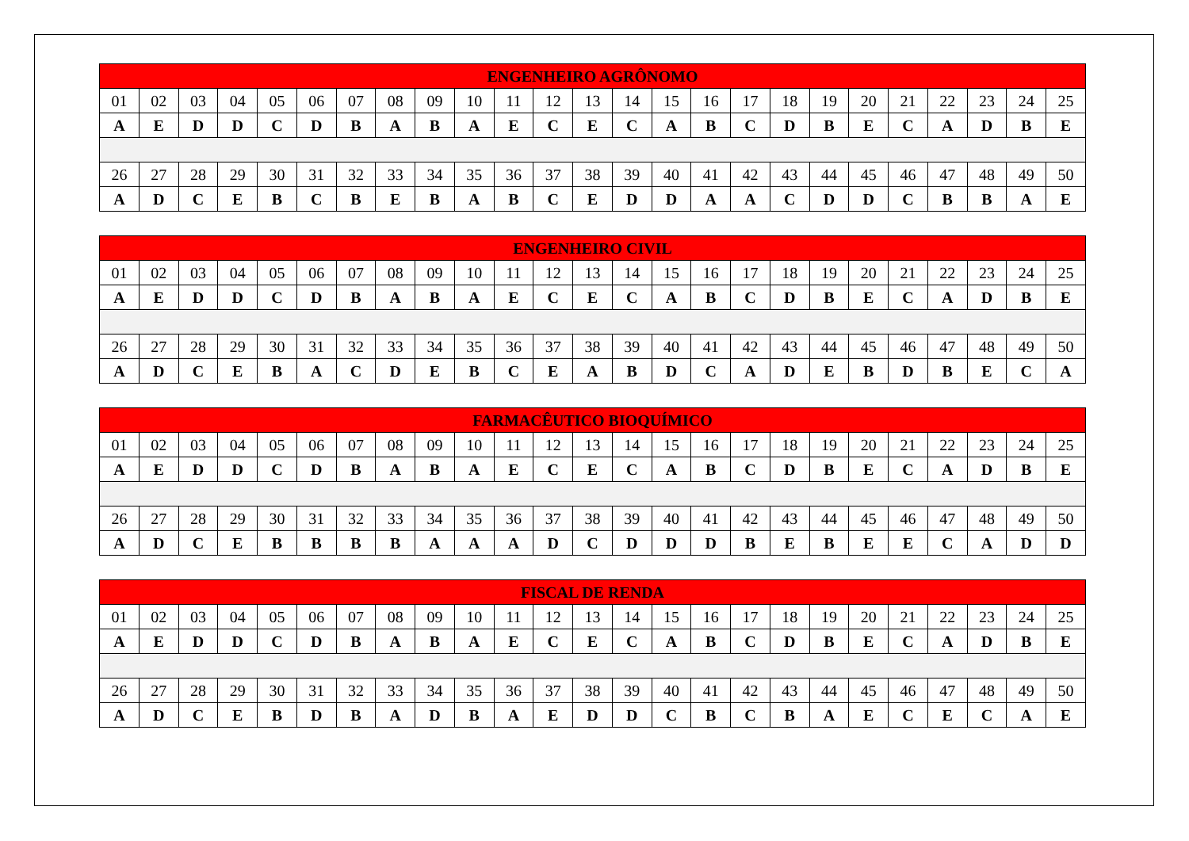| ENGENHEIRO AGRÔNOMO | | | | | | | | | | | | | | | | | | | | | | | | |
| --- | --- | --- | --- | --- | --- | --- | --- | --- | --- | --- | --- | --- | --- | --- | --- | --- | --- | --- | --- | --- | --- | --- | --- | --- |
| 01 | 02 | 03 | 04 | 05 | 06 | 07 | 08 | 09 | 10 | 11 | 12 | 13 | 14 | 15 | 16 | 17 | 18 | 19 | 20 | 21 | 22 | 23 | 24 | 25 |
| A | E | D | D | C | D | B | A | B | A | E | C | E | C | A | B | C | D | B | E | C | A | D | B | E |
| 26 | 27 | 28 | 29 | 30 | 31 | 32 | 33 | 34 | 35 | 36 | 37 | 38 | 39 | 40 | 41 | 42 | 43 | 44 | 45 | 46 | 47 | 48 | 49 | 50 |
| A | D | C | E | B | C | B | E | B | A | B | C | E | D | D | A | A | C | D | D | C | B | B | A | E |
| ENGENHEIRO CIVIL | | | | | | | | | | | | | | | | | | | | | | | | |
| --- | --- | --- | --- | --- | --- | --- | --- | --- | --- | --- | --- | --- | --- | --- | --- | --- | --- | --- | --- | --- | --- | --- | --- | --- |
| 01 | 02 | 03 | 04 | 05 | 06 | 07 | 08 | 09 | 10 | 11 | 12 | 13 | 14 | 15 | 16 | 17 | 18 | 19 | 20 | 21 | 22 | 23 | 24 | 25 |
| A | E | D | D | C | D | B | A | B | A | E | C | E | C | A | B | C | D | B | E | C | A | D | B | E |
| 26 | 27 | 28 | 29 | 30 | 31 | 32 | 33 | 34 | 35 | 36 | 37 | 38 | 39 | 40 | 41 | 42 | 43 | 44 | 45 | 46 | 47 | 48 | 49 | 50 |
| A | D | C | E | B | A | C | D | E | B | C | E | A | B | D | C | A | D | E | B | D | B | E | C | A |
| FARMACÊUTICO BIOQUÍMICO | | | | | | | | | | | | | | | | | | | | | | | | |
| --- | --- | --- | --- | --- | --- | --- | --- | --- | --- | --- | --- | --- | --- | --- | --- | --- | --- | --- | --- | --- | --- | --- | --- | --- |
| 01 | 02 | 03 | 04 | 05 | 06 | 07 | 08 | 09 | 10 | 11 | 12 | 13 | 14 | 15 | 16 | 17 | 18 | 19 | 20 | 21 | 22 | 23 | 24 | 25 |
| A | E | D | D | C | D | B | A | B | A | E | C | E | C | A | B | C | D | B | E | C | A | D | B | E |
| 26 | 27 | 28 | 29 | 30 | 31 | 32 | 33 | 34 | 35 | 36 | 37 | 38 | 39 | 40 | 41 | 42 | 43 | 44 | 45 | 46 | 47 | 48 | 49 | 50 |
| A | D | C | E | B | B | B | B | A | A | A | D | C | D | D | D | B | E | B | E | E | C | A | D | D |
| FISCAL DE RENDA | | | | | | | | | | | | | | | | | | | | | | | | |
| --- | --- | --- | --- | --- | --- | --- | --- | --- | --- | --- | --- | --- | --- | --- | --- | --- | --- | --- | --- | --- | --- | --- | --- | --- |
| 01 | 02 | 03 | 04 | 05 | 06 | 07 | 08 | 09 | 10 | 11 | 12 | 13 | 14 | 15 | 16 | 17 | 18 | 19 | 20 | 21 | 22 | 23 | 24 | 25 |
| A | E | D | D | C | D | B | A | B | A | E | C | E | C | A | B | C | D | B | E | C | A | D | B | E |
| 26 | 27 | 28 | 29 | 30 | 31 | 32 | 33 | 34 | 35 | 36 | 37 | 38 | 39 | 40 | 41 | 42 | 43 | 44 | 45 | 46 | 47 | 48 | 49 | 50 |
| A | D | C | E | B | D | B | A | D | B | A | E | D | D | C | B | C | B | A | E | C | E | C | A | E |